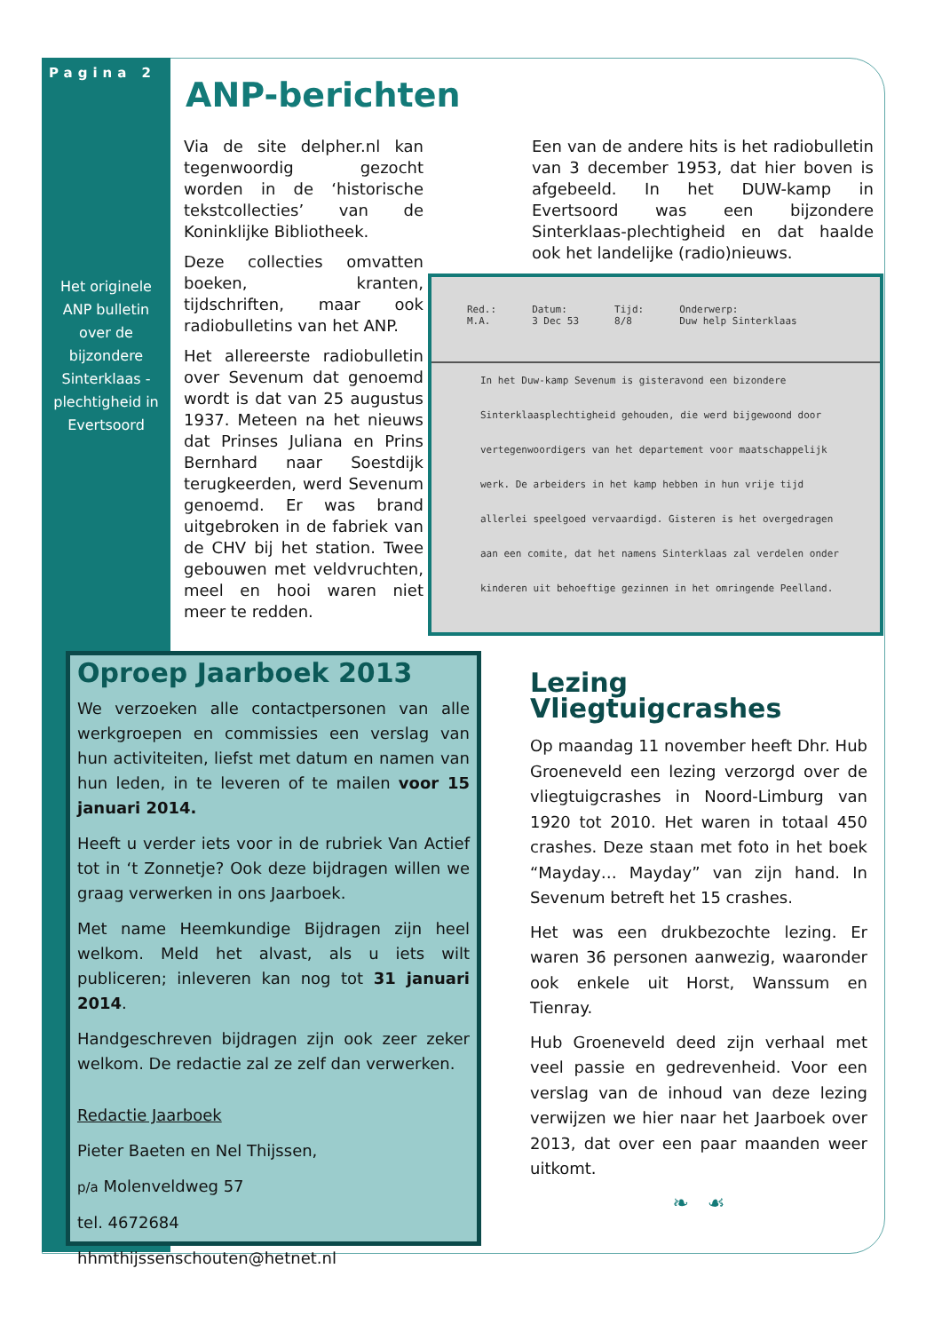Pagina 2
Het originele ANP bulletin over de bijzondere Sinterklaas - plechtigheid in Evertsoord
ANP-berichten
Via de site delpher.nl kan tegenwoordig gezocht worden in de ‘historische tekstcollecties’ van de Koninklijke Bibliotheek.
Deze collecties omvatten boeken, kranten, tijdschriften, maar ook radiobulletins van het ANP.
Het allereerste radiobulletin over Sevenum dat genoemd wordt is dat van 25 augustus 1937. Meteen na het nieuws dat Prinses Juliana en Prins Bernhard naar Soestdijk terugkeerden, werd Sevenum genoemd. Er was brand uitgebroken in de fabriek van de CHV bij het station. Twee gebouwen met veldvruchten, meel en hooi waren niet meer te redden.
Een van de andere hits is het radiobulletin van 3 december 1953, dat hier boven is afgebeeld. In het DUW-kamp in Evertsoord was een bijzondere Sinterklaas-plechtigheid en dat haalde ook het landelijke (radio)nieuws.
Red.:
M.A.
Datum:
3 Dec 53
Tijd:
8/8
Onderwerp:
Duw help Sinterklaas
In het Duw-kamp Sevenum is gisteravond een bizondere
Sinterklaasplechtigheid gehouden, die werd bijgewoond door
vertegenwoordigers van het departement voor maatschappelijk
werk. De arbeiders in het kamp hebben in hun vrije tijd
allerlei speelgoed vervaardigd. Gisteren is het overgedragen
aan een comite, dat het namens Sinterklaas zal verdelen onder
kinderen uit behoeftige gezinnen in het omringende Peelland.
Oproep Jaarboek 2013
We verzoeken alle contactpersonen van alle werkgroepen en commissies een verslag van hun activiteiten, liefst met datum en namen van hun leden, in te leveren of te mailen voor 15 januari 2014.
Heeft u verder iets voor in de rubriek Van Actief tot in ‘t Zonnetje? Ook deze bijdragen willen we graag verwerken in ons Jaarboek.
Met name Heemkundige Bijdragen zijn heel welkom. Meld het alvast, als u iets wilt publiceren; inleveren kan nog tot 31 januari 2014.
Handgeschreven bijdragen zijn ook zeer zeker welkom. De redactie zal ze zelf dan verwerken.
Redactie Jaarboek
Pieter Baeten en Nel Thijssen,
p/a Molenveldweg 57
tel. 4672684
hhmthijssenschouten@hetnet.nl
Lezing Vliegtuigcrashes
Op maandag 11 november heeft Dhr. Hub Groeneveld een lezing verzorgd over de vliegtuigcrashes in Noord-Limburg van 1920 tot 2010. Het waren in totaal 450 crashes. Deze staan met foto in het boek “Mayday… Mayday” van zijn hand. In Sevenum betreft het 15 crashes.
Het was een drukbezochte lezing. Er waren 36 personen aanwezig, waaronder ook enkele uit Horst, Wanssum en Tienray.
Hub Groeneveld deed zijn verhaal met veel passie en gedrevenheid. Voor een verslag van de inhoud van deze lezing verwijzen we hier naar het Jaarboek over 2013, dat over een paar maanden weer uitkomt.
❧ ☙